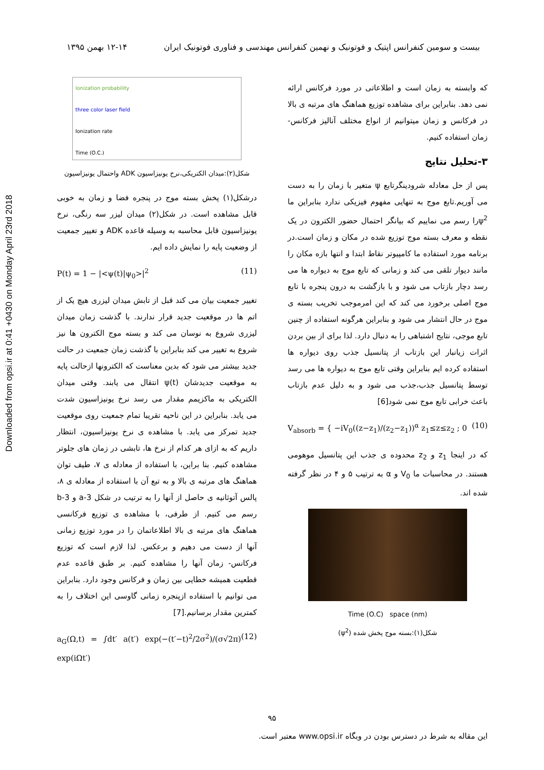Downloaded from opsi.ir at 0:41 +0430 on Monday April 23rd 2018
بیست و سومین کنفرانس اپتیک و فوتونیک و نهمین کنفرانس مهندسی و فناوری فوتونیک ایران ۱۲-۱۴ بهمن ۱۳۹۵
که وابسته به زمان است و اطلاعاتی در مورد فرکانس ارائه نمی دهد. بنابراین برای مشاهده توزیع هماهنگ های مرتبه ی بالا در فرکانس و زمان میتوانیم از انواع مختلف آنالیز فرکانس- زمان استفاده کنیم.
۳-تحلیل نتایج
پس از حل معادله شرودینگرتابع ψ متغیر با زمان را به دست می آوریم.تابع موج به تنهایی مفهوم فیزیکی ندارد بنابراین ما ψ<sup>2</sup>را رسم می نماییم که بیانگر احتمال حضور الکترون در یک نقطه و معرف بسته موج توزیع شده در مکان و زمان است.در برنامه مورد استفاده ما کامپیوتر نقاط ابتدا و انتها بازه مکان را مانند دیوار تلقی می کند و زمانی که تابع موج به دیواره ها می رسد دچار بازتاب می شود و با بازگشت به درون پنجره با تابع موج اصلی برخورد می کند که این امرموجب تخریب بسته ی موج در حال انتشار می شود و بنابراین هرگونه استفاده از چنین تابع موجی، نتایج اشتباهی را به دنبال دارد. لذا برای از بین بردن اثرات زیانبار این بازتاب از پتانسیل جذب روی دیواره ها استفاده کرده ایم بنابراین وقتی تابع موج به دیواره ها می رسد توسط پتانسیل جذب،جذب می شود و به دلیل عدم بازتاب باعث خرابی تابع موج نمی شود[6]
V<sub>absorb</sub> = { −iV<sub>0</sub>((z−z<sub>1</sub>)/(z<sub>2</sub>−z<sub>1</sub>))<sup>α</sup> z<sub>1</sub>≤z≤z<sub>2</sub> ; 0 (10)
که در اینجا z<sub>1</sub> و z<sub>2</sub> محدوده ی جذب این پتانسیل موهومی هستند. در محاسبات ما V<sub>0</sub> و α به ترتیب ۵ و ۴ در نظر گرفته شده اند.
Time (O.C) space (nm)
شکل(۱):بسته موج پخش شده (ψ<sup>2</sup>)
Ionization probability
three color laser field
Ionization rate
Time (O.C.)
شکل(۲):میدان الکتریکی،نرخ یونیزاسیون ADK واحتمال یونیزاسیون
درشکل(۱) پخش بسته موج در پنجره فضا و زمان به خوبی قابل مشاهده است. در شکل(۲) میدان لیزر سه رنگی، نرخ یونیزاسیون قابل محاسبه به وسیله قاعده ADK و تغییر جمعیت از وضعیت پایه را نمایش داده ایم.
P(t) = 1 − |<ψ(t)|ψ<sub>0</sub>>|<sup>2</sup> (11)
تغییر جمعیت بیان می کند قبل از تابش میدان لیزری هیچ یک از اتم ها در موقعیت جدید قرار ندارند. با گذشت زمان میدان لیزری شروع به نوسان می کند و بسته موج الکترون ها نیز شروع به تغییر می کند بنابراین با گذشت زمان جمعیت در حالت جدید بیشتر می شود که بدین معناست که الکترونها ازحالت پایه به موقعیت جدیدشان ψ(t) انتقال می یابند. وقتی میدان الکتریکی به ماکزیمم مقدار می رسد نرخ یونیزاسیون شدت می یابد. بنابراین در این ناحیه تقریبا تمام جمعیت روی موقعیت جدید تمرکز می یابد. با مشاهده ی نرخ یونیزاسیون، انتظار داریم که به ازای هر کدام از نرخ ها، تابشی در زمان های جلوتر مشاهده کنیم. بنا براین، با استفاده از معادله ی ۷، طیف توان هماهنگ های مرتبه ی بالا و به تبع آن با استفاده از معادله ی ۸، پالس آتوثانیه ی حاصل از آنها را به ترتیب در شکل 3-a و 3-b رسم می کنیم. از طرفی، با مشاهده ی توزیع فرکانسی هماهنگ های مرتبه ی بالا اطلاعاتمان را در مورد توزیع زمانی آنها از دست می دهیم و برعکس. لذا لازم است که توزیع فرکانس- زمان آنها را مشاهده کنیم. بر طبق قاعده عدم قطعیت همیشه خطایی بین زمان و فرکانس وجود دارد. بنابراین می توانیم با استفاده ازپنجره زمانی گاوسی این اختلاف را به کمترین مقدار برسانیم.[7]
a<sub>G</sub>(Ω,t) = ∫dt′ a(t′) exp(−(t′−t)<sup>2</sup>/2σ<sup>2</sup>)/(σ√2π) exp(iΩt′) (12)
۹۵
این مقاله به شرط در دسترس بودن در وبگاه www.opsi.ir معتبر است.